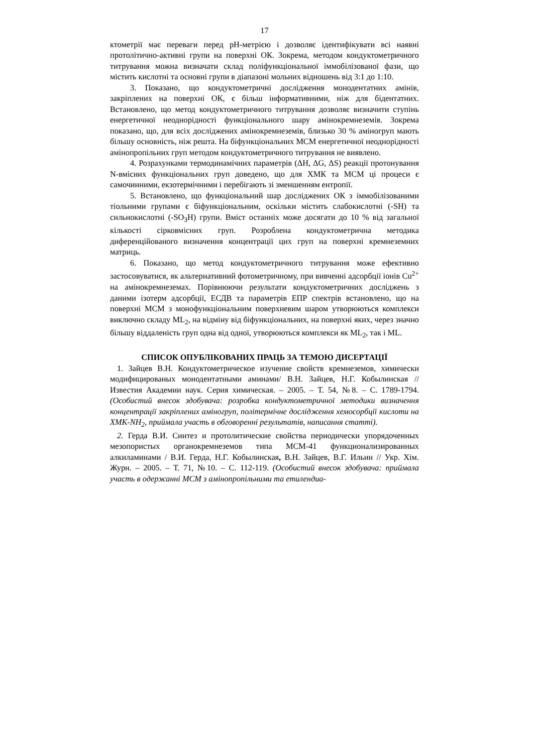17
ктометрії має переваги перед pH-метрією і дозволяє ідентифікувати всі наявні протолітично-активні групи на поверхні ОК. Зокрема, методом кондуктометричного титрування можна визначати склад поліфункціональної іммобілізованої фази, що містить кислотні та основні групи в діапазоні мольних відношень від 3:1 до 1:10.
3. Показано, що кондуктометричні дослідження монодентатних амінів, закріплених на поверхні ОК, є більш інформативними, ніж для бідентатних. Встановлено, що метод кондуктометричного титрування дозволяє визначити ступінь енергетичної неоднорідності функціонального шару амінокремнеземів. Зокрема показано, що, для всіх досліджених амінокремнеземів, близько 30 % аміногруп мають більшу основність, ніж решта. На біфункціональних МСМ енергетичної неоднорідності амінопропільних груп методом кондуктометричного титрування не виявлено.
4. Розрахунками термодинамічних параметрів (ΔH, ΔG, ΔS) реакції протонування N-вмісних функціональних груп доведено, що для ХМК та МСМ ці процеси є самочинними, екзотермічними і перебігають зі зменшенням ентропії.
5. Встановлено, що функціональний шар досліджених ОК з іммобілізованими тіольними групами є біфункціональним, оскільки містить слабокислотні (-SH) та сильнокислотні (-SO<sub>3</sub>H) групи. Вміст останніх може досягати до 10 % від загальної кількості сірковмісних груп. Розроблена кондуктометрична методика диференційованого визначення концентрації цих груп на поверхні кремнеземних матриць.
6. Показано, що метод кондуктометричного титрування може ефективно застосовуватися, як альтернативний фотометричному, при вивченні адсорбції іонів Cu<sup>2+</sup> на амінокремнеземах. Порівнюючи результати кондуктометричних досліджень з даними ізотерм адсорбції, ЕСДВ та параметрів ЕПР спектрів встановлено, що на поверхні МСМ з монофункціональним поверхневим шаром утворюються комплекси виключно складу ML<sub>2</sub>, на відміну від біфункціональних, на поверхні яких, через значно більшу віддаленість груп одна від одної, утворюються комплекси як ML<sub>2</sub>, так і ML.
СПИСОК ОПУБЛІКОВАНИХ ПРАЦЬ ЗА ТЕМОЮ ДИСЕРТАЦІЇ
1. Зайцев В.Н. Кондуктометрическое изучение свойств кремнеземов, химически модифицированых монодентатными аминами/ В.Н. Зайцев, Н.Г. Кобылинская // Известия Академии наук. Серия химическая. – 2005. – Т. 54, №8. – С. 1789-1794. (Особистий внесок здобувача: розробка кондуктометричної методики визначення концентрації закріплених аміногруп, політермічне дослідження хемосорбції кислоти на ХМК-NH<sub>2</sub>, приймала участь в обговоренні результатів, написання статті).
2. Герда В.И. Синтез и протолитические свойства периодически упорядоченных мезопористых органокремнеземов типа МСМ-41 функционализированных алкиламинами / В.И. Герда, Н.Г. Кобылинская, В.Н. Зайцев, В.Г. Ильин // Укр. Хім. Журн. – 2005. – Т. 71, №10. – С. 112-119. (Особистий внесок здобувача: приймала участь в одержанні МСМ з амінопропільними та етилендиа-